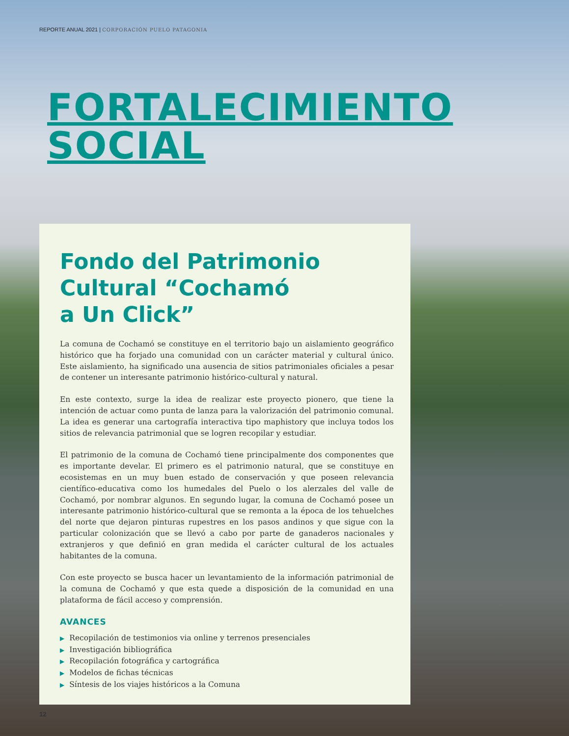REPORTE ANUAL 2021 | CORPORACIÓN PUELO PATAGONIA
FORTALECIMIENTO
SOCIAL
Fondo del Patrimonio
Cultural “Cochamó
a Un Click”
La comuna de Cochamó se constituye en el territorio bajo un aislamiento geográfico histórico que ha forjado una comunidad con un carácter material y cultural único. Este aislamiento, ha significado una ausencia de sitios patrimoniales oficiales a pesar de contener un interesante patrimonio histórico-cultural y natural.
En este contexto, surge la idea de realizar este proyecto pionero, que tiene la intención de actuar como punta de lanza para la valorización del patrimonio comunal. La idea es generar una cartografía interactiva tipo maphistory que incluya todos los sitios de relevancia patrimonial que se logren recopilar y estudiar.
El patrimonio de la comuna de Cochamó tiene principalmente dos componentes que es importante develar. El primero es el patrimonio natural, que se constituye en ecosistemas en un muy buen estado de conservación y que poseen relevancia científico-educativa como los humedales del Puelo o los alerzales del valle de Cochamó, por nombrar algunos. En segundo lugar, la comuna de Cochamó posee un interesante patrimonio histórico-cultural que se remonta a la época de los tehuelches del norte que dejaron pinturas rupestres en los pasos andinos y que sigue con la particular colonización que se llevó a cabo por parte de ganaderos nacionales y extranjeros y que definió en gran medida el carácter cultural de los actuales habitantes de la comuna.
Con este proyecto se busca hacer un levantamiento de la información patrimonial de la comuna de Cochamó y que esta quede a disposición de la comunidad en una plataforma de fácil acceso y comprensión.
AVANCES
▶ Recopilación de testimonios via online y terrenos presenciales
▶ Investigación bibliográfica
▶ Recopilación fotográfica y cartográfica
▶ Modelos de fichas técnicas
▶ Síntesis de los viajes históricos a la Comuna
12